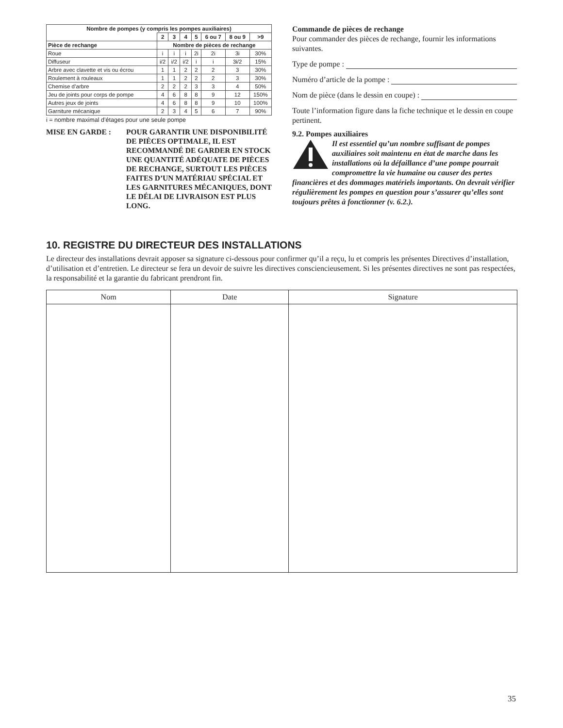| Nombre de pompes (y compris les pompes auxiliaires) | | | | | | | |
| --- | --- | --- | --- | --- | --- | --- | --- |
| | 2 | 3 | 4 | 5 | 6 ou 7 | 8 ou 9 | >9 |
| Pièce de rechange | Nombre de pièces de rechange | | | | | | |
| Roue | i | i | i | 2i | 2i | 3i | 30% |
| Diffuseur | i/2 | i/2 | i/2 | i | i | 3i/2 | 15% |
| Arbre avec clavette et vis ou écrou | 1 | 1 | 2 | 2 | 2 | 3 | 30% |
| Roulement à rouleaux | 1 | 1 | 2 | 2 | 2 | 3 | 30% |
| Chemise d’arbre | 2 | 2 | 2 | 3 | 3 | 4 | 50% |
| Jeu de joints pour corps de pompe | 4 | 6 | 8 | 8 | 9 | 12 | 150% |
| Autres jeux de joints | 4 | 6 | 8 | 8 | 9 | 10 | 100% |
| Garniture mécanique | 2 | 3 | 4 | 5 | 6 | 7 | 90% |
i = nombre maximal d’étages pour une seule pompe
MISE EN GARDE : POUR GARANTIR UNE DISPONIBILITÉ DE PIÈCES OPTIMALE, IL EST RECOMMANDÉ DE GARDER EN STOCK UNE QUANTITÉ ADÉQUATE DE PIÈCES DE RECHANGE, SURTOUT LES PIÈCES FAITES D’UN MATÉRIAU SPÉCIAL ET LES GARNITURES MÉCANIQUES, DONT LE DÉLAI DE LIVRAISON EST PLUS LONG.
Commande de pièces de rechange
Pour commander des pièces de rechange, fournir les informations suivantes.
Type de pompe :
Numéro d’article de la pompe :
Nom de pièce (dans le dessin en coupe) :
Toute l’information figure dans la fiche technique et le dessin en coupe pertinent.
9.2. Pompes auxiliaires
Il est essentiel qu’un nombre suffisant de pompes auxiliaires soit maintenu en état de marche dans les installations où la défaillance d’une pompe pourrait compromettre la vie humaine ou causer des pertes financières et des dommages matériels importants. On devrait vérifier régulièrement les pompes en question pour s’assurer qu’elles sont toujours prêtes à fonctionner (v. 6.2.).
10. REGISTRE DU DIRECTEUR DES INSTALLATIONS
Le directeur des installations devrait apposer sa signature ci-dessous pour confirmer qu’il a reçu, lu et compris les présentes Directives d’installation, d’utilisation et d’entretien. Le directeur se fera un devoir de suivre les directives consciencieusement. Si les présentes directives ne sont pas respectées, la responsabilité et la garantie du fabricant prendront fin.
| Nom | Date | Signature |
| --- | --- | --- |
35